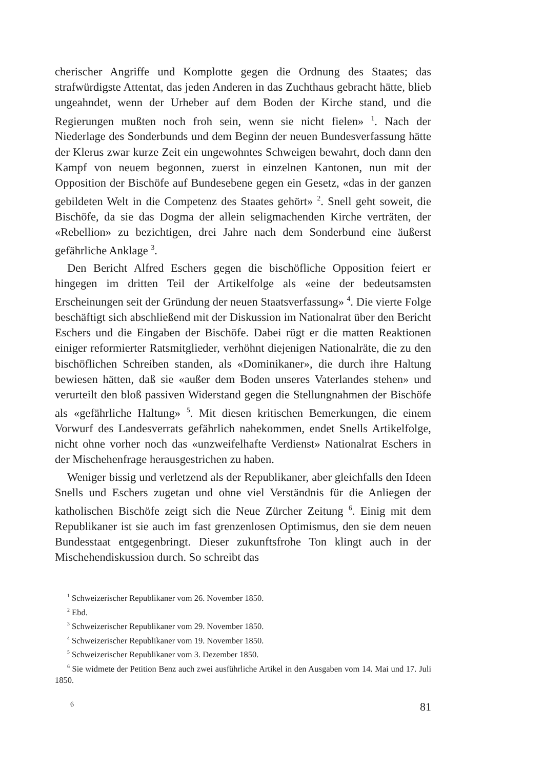cherischer Angriffe und Komplotte gegen die Ordnung des Staates; das strafwürdigste Attentat, das jeden Anderen in das Zuchthaus gebracht hätte, blieb ungeahndet, wenn der Urheber auf dem Boden der Kirche stand, und die Regierungen mußten noch froh sein, wenn sie nicht fielen» <sup>1</sup>. Nach der Niederlage des Sonderbunds und dem Beginn der neuen Bundesverfassung hätte der Klerus zwar kurze Zeit ein ungewohntes Schweigen bewahrt, doch dann den Kampf von neuem begonnen, zuerst in einzelnen Kantonen, nun mit der Opposition der Bischöfe auf Bundesebene gegen ein Gesetz, «das in der ganzen gebildeten Welt in die Competenz des Staates gehört» <sup>2</sup>. Snell geht soweit, die Bischöfe, da sie das Dogma der allein seligmachenden Kirche verträten, der «Rebellion» zu bezichtigen, drei Jahre nach dem Sonderbund eine äußerst gefährliche Anklage <sup>3</sup>.
Den Bericht Alfred Eschers gegen die bischöfliche Opposition feiert er hingegen im dritten Teil der Artikelfolge als «eine der bedeutsamsten Erscheinungen seit der Gründung der neuen Staatsverfassung» <sup>4</sup>. Die vierte Folge beschäftigt sich abschließend mit der Diskussion im Nationalrat über den Bericht Eschers und die Eingaben der Bischöfe. Dabei rügt er die matten Reaktionen einiger reformierter Ratsmitglieder, verhöhnt diejenigen Nationalräte, die zu den bischöflichen Schreiben standen, als «Dominikaner», die durch ihre Haltung bewiesen hätten, daß sie «außer dem Boden unseres Vaterlandes stehen» und verurteilt den bloß passiven Widerstand gegen die Stellungnahmen der Bischöfe als «gefährliche Haltung» <sup>5</sup>. Mit diesen kritischen Bemerkungen, die einem Vorwurf des Landesverrats gefährlich nahekommen, endet Snells Artikelfolge, nicht ohne vorher noch das «unzweifelhafte Verdienst» Nationalrat Eschers in der Mischehenfrage herausgestrichen zu haben.
Weniger bissig und verletzend als der Republikaner, aber gleichfalls den Ideen Snells und Eschers zugetan und ohne viel Verständnis für die Anliegen der katholischen Bischöfe zeigt sich die Neue Zürcher Zeitung <sup>6</sup>. Einig mit dem Republikaner ist sie auch im fast grenzenlosen Optimismus, den sie dem neuen Bundesstaat entgegenbringt. Dieser zukunftsfrohe Ton klingt auch in der Mischehendiskussion durch. So schreibt das
<sup>1</sup> Schweizerischer Republikaner vom 26. November 1850.
<sup>2</sup> Ebd.
<sup>3</sup> Schweizerischer Republikaner vom 29. November 1850.
<sup>4</sup> Schweizerischer Republikaner vom 19. November 1850.
<sup>5</sup> Schweizerischer Republikaner vom 3. Dezember 1850.
<sup>6</sup> Sie widmete der Petition Benz auch zwei ausführliche Artikel in den Ausgaben vom 14. Mai und 17. Juli 1850.
6 81